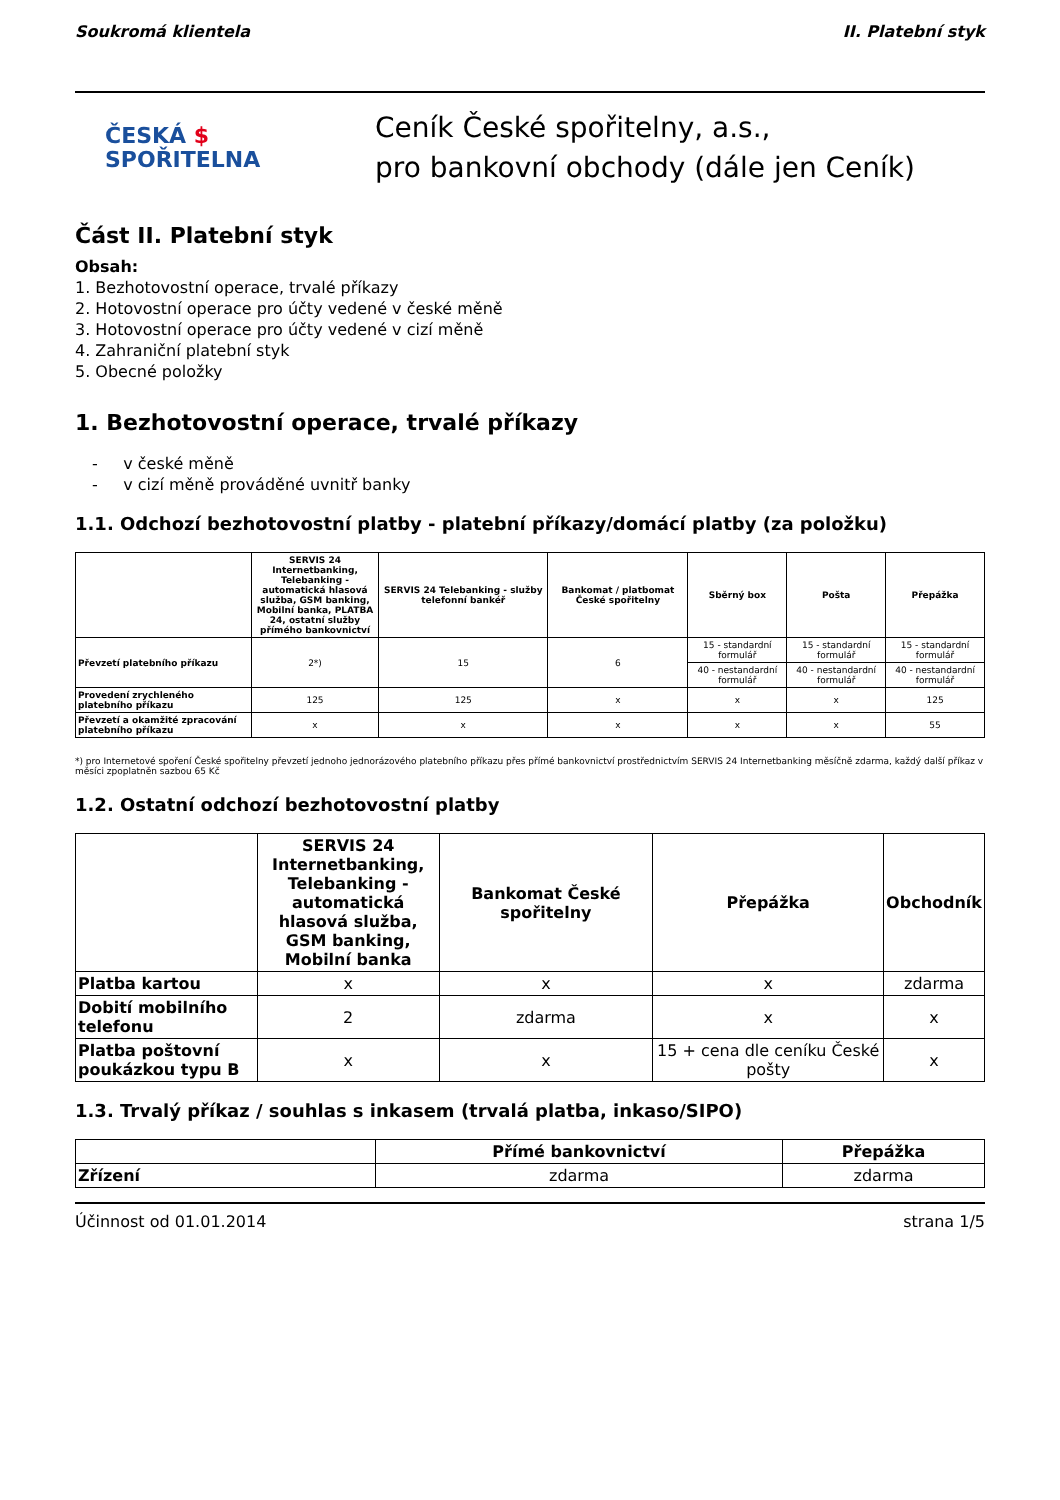Soukromá klientela II. Platební styk
ČESKÁ $
SPOŘITELNA
Ceník České spořitelny, a.s.,
pro bankovní obchody (dále jen Ceník)
Část II. Platební styk
Obsah:
1. Bezhotovostní operace, trvalé příkazy
2. Hotovostní operace pro účty vedené v české měně
3. Hotovostní operace pro účty vedené v cizí měně
4. Zahraniční platební styk
5. Obecné položky
1. Bezhotovostní operace, trvalé příkazy
- v české měně
- v cizí měně prováděné uvnitř banky
1.1. Odchozí bezhotovostní platby - platební příkazy/domácí platby (za položku)
| | SERVIS 24 Internetbanking, Telebanking - automatická hlasová služba, GSM banking, Mobilní banka, PLATBA 24, ostatní služby přímého bankovnictví | SERVIS 24 Telebanking - služby telefonní bankéř | Bankomat / platbomat České spořitelny | Sběrný box | Pošta | Přepážka |
| --- | --- | --- | --- | --- | --- | --- |
| Převzetí platebního příkazu | 2*) | 15 | 6 | 15 - standardní formulář | 15 - standardní formulář | 15 - standardní formulář |
| | | | | 40 - nestandardní formulář | 40 - nestandardní formulář | 40 - nestandardní formulář |
| Provedení zrychleného platebního příkazu | 125 | 125 | x | x | x | 125 |
| Převzetí a okamžité zpracování platebního příkazu | x | x | x | x | x | 55 |
*) pro Internetové spoření České spořitelny převzetí jednoho jednorázového platebního příkazu přes přímé bankovnictví prostřednictvím SERVIS 24 Internetbanking měsíčně zdarma, každý další příkaz v měsíci zpoplatněn sazbou 65 Kč
1.2. Ostatní odchozí bezhotovostní platby
| | SERVIS 24 Internetbanking, Telebanking - automatická hlasová služba, GSM banking, Mobilní banka | Bankomat České spořitelny | Přepážka | Obchodník |
| --- | --- | --- | --- | --- |
| Platba kartou | x | x | x | zdarma |
| Dobití mobilního telefonu | 2 | zdarma | x | x |
| Platba poštovní poukázkou typu B | x | x | 15 + cena dle ceníku České pošty | x |
1.3. Trvalý příkaz / souhlas s inkasem (trvalá platba, inkaso/SIPO)
| | Přímé bankovnictví | Přepážka |
| --- | --- | --- |
| Zřízení | zdarma | zdarma |
Účinnost od 01.01.2014 strana 1/5